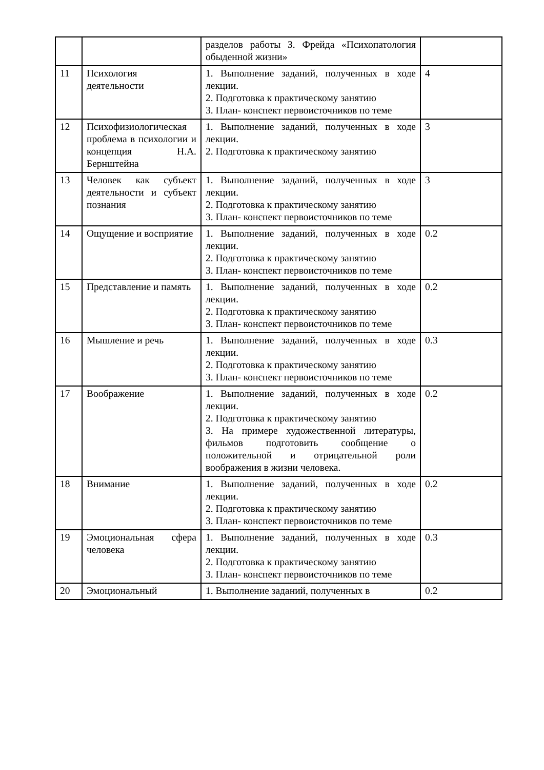| | | разделов работы З. Фрейда «Психопатология обыденной жизни» | |
| 11 | Психология деятельности | 1. Выполнение заданий, полученных в ходе лекции. 2. Подготовка к практическому занятию 3. План- конспект первоисточников по теме | 4 |
| 12 | Психофизиологическая проблема в психологии и концепция Н.А. Бернштейна | 1. Выполнение заданий, полученных в ходе лекции. 2. Подготовка к практическому занятию | 3 |
| 13 | Человек как субъект деятельности и субъект познания | 1. Выполнение заданий, полученных в ходе лекции. 2. Подготовка к практическому занятию 3. План- конспект первоисточников по теме | 3 |
| 14 | Ощущение и восприятие | 1. Выполнение заданий, полученных в ходе лекции. 2. Подготовка к практическому занятию 3. План- конспект первоисточников по теме | 0.2 |
| 15 | Представление и память | 1. Выполнение заданий, полученных в ходе лекции. 2. Подготовка к практическому занятию 3. План- конспект первоисточников по теме | 0.2 |
| 16 | Мышление и речь | 1. Выполнение заданий, полученных в ходе лекции. 2. Подготовка к практическому занятию 3. План- конспект первоисточников по теме | 0.3 |
| 17 | Воображение | 1. Выполнение заданий, полученных в ходе лекции. 2. Подготовка к практическому занятию 3. На примере художественной литературы, фильмов подготовить сообщение о положительной и отрицательной роли воображения в жизни человека. | 0.2 |
| 18 | Внимание | 1. Выполнение заданий, полученных в ходе лекции. 2. Подготовка к практическому занятию 3. План- конспект первоисточников по теме | 0.2 |
| 19 | Эмоциональная сфера человека | 1. Выполнение заданий, полученных в ходе лекции. 2. Подготовка к практическому занятию 3. План- конспект первоисточников по теме | 0.3 |
| 20 | Эмоциональный | 1. Выполнение заданий, полученных в | 0.2 |